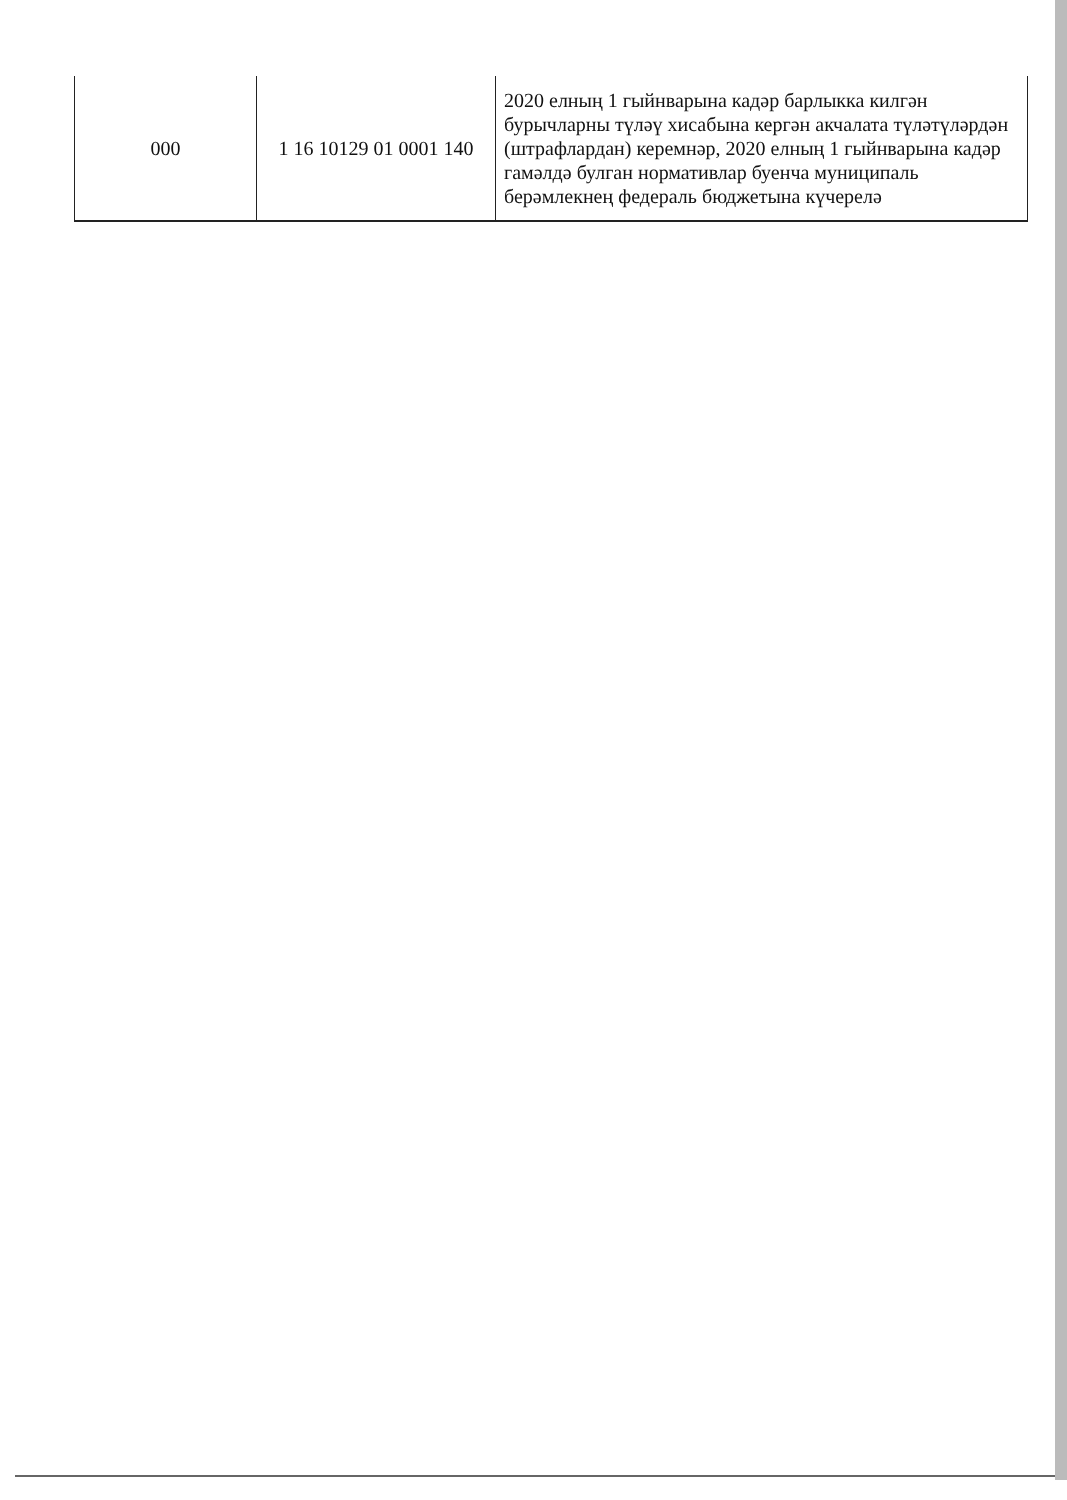| 000 | 1 16 10129 01 0001 140 | 2020 елның 1 гыйнварына кадәр барлыкка килгән бурычларны түләү хисабына кергән акчалата түләтүләрдән (штрафлардан) керемнәр, 2020 елның 1 гыйнварына кадәр гамәлдә булган нормативлар буенча муниципаль берәмлекнең федераль бюджетына күчерелә |